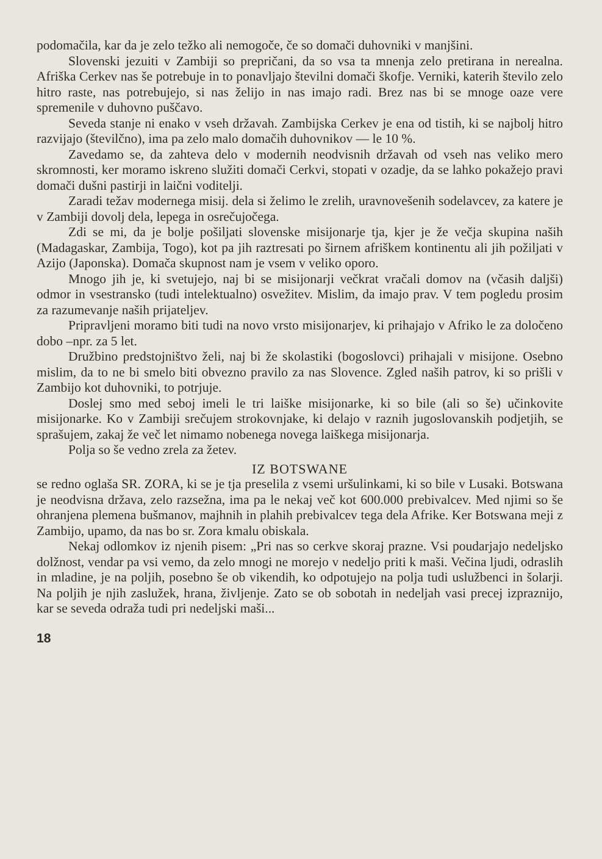podomačila, kar da je zelo težko ali nemogoče, če so domači duhovniki v manjšini.
Slovenski jezuiti v Zambiji so prepričani, da so vsa ta mnenja zelo pretirana in nerealna. Afriška Cerkev nas še potrebuje in to ponavljajo številni domači škofje. Verniki, katerih število zelo hitro raste, nas potrebujejo, si nas želijo in nas imajo radi. Brez nas bi se mnoge oaze vere spremenile v duhovno puščavo.
Seveda stanje ni enako v vseh državah. Zambijska Cerkev je ena od tistih, ki se najbolj hitro razvijajo (številčno), ima pa zelo malo domačih duhovnikov — le 10 %.
Zavedamo se, da zahteva delo v modernih neodvisnih državah od vseh nas veliko mero skromnosti, ker moramo iskreno služiti domači Cerkvi, stopati v ozadje, da se lahko pokažejo pravi domači dušni pastirji in laični voditelji.
Zaradi težav modernega misij. dela si želimo le zrelih, uravnovešenih sodelavcev, za katere je v Zambiji dovolj dela, lepega in osrečujočega.
Zdi se mi, da je bolje pošiljati slovenske misijonarje tja, kjer je že večja skupina naših (Madagaskar, Zambija, Togo), kot pa jih raztresati po širnem afriškem kontinentu ali jih požiljati v Azijo (Japonska). Domača skupnost nam je vsem v veliko oporo.
Mnogo jih je, ki svetujejo, naj bi se misijonarji večkrat vračali domov na (včasih daljši) odmor in vsestransko (tudi intelektualno) osvežitev. Mislim, da imajo prav. V tem pogledu prosim za razumevanje naših prijateljev.
Pripravljeni moramo biti tudi na novo vrsto misijonarjev, ki prihajajo v Afriko le za določeno dobo –npr. za 5 let.
Družbino predstojništvo želi, naj bi že skolastiki (bogoslovci) prihajali v misijone. Osebno mislim, da to ne bi smelo biti obvezno pravilo za nas Slovence. Zgled naših patrov, ki so prišli v Zambijo kot duhovniki, to potrjuje.
Doslej smo med seboj imeli le tri laiške misijonarke, ki so bile (ali so še) učinkovite misijonarke. Ko v Zambiji srečujem strokovnjake, ki delajo v raznih jugoslovanskih podjetjih, se sprašujem, zakaj že več let nimamo nobenega novega laiškega misijonarja.
Polja so še vedno zrela za žetev.
IZ BOTSWANE
se redno oglaša SR. ZORA, ki se je tja preselila z vsemi uršulinkami, ki so bile v Lusaki. Botswana je neodvisna država, zelo razsežna, ima pa le nekaj več kot 600.000 prebivalcev. Med njimi so še ohranjena plemena bušmanov, majhnih in plahih prebivalcev tega dela Afrike. Ker Botswana meji z Zambijo, upamo, da nas bo sr. Zora kmalu obiskala.
Nekaj odlomkov iz njenih pisem: „Pri nas so cerkve skoraj prazne. Vsi poudarjajo nedeljsko dolžnost, vendar pa vsi vemo, da zelo mnogi ne morejo v nedeljo priti k maši. Večina ljudi, odraslih in mladine, je na poljih, posebno še ob vikendih, ko odpotujejo na polja tudi uslužbenci in šolarji. Na poljih je njih zaslužek, hrana, življenje. Zato se ob sobotah in nedeljah vasi precej izpraznijo, kar se seveda odraža tudi pri nedeljski maši...
18